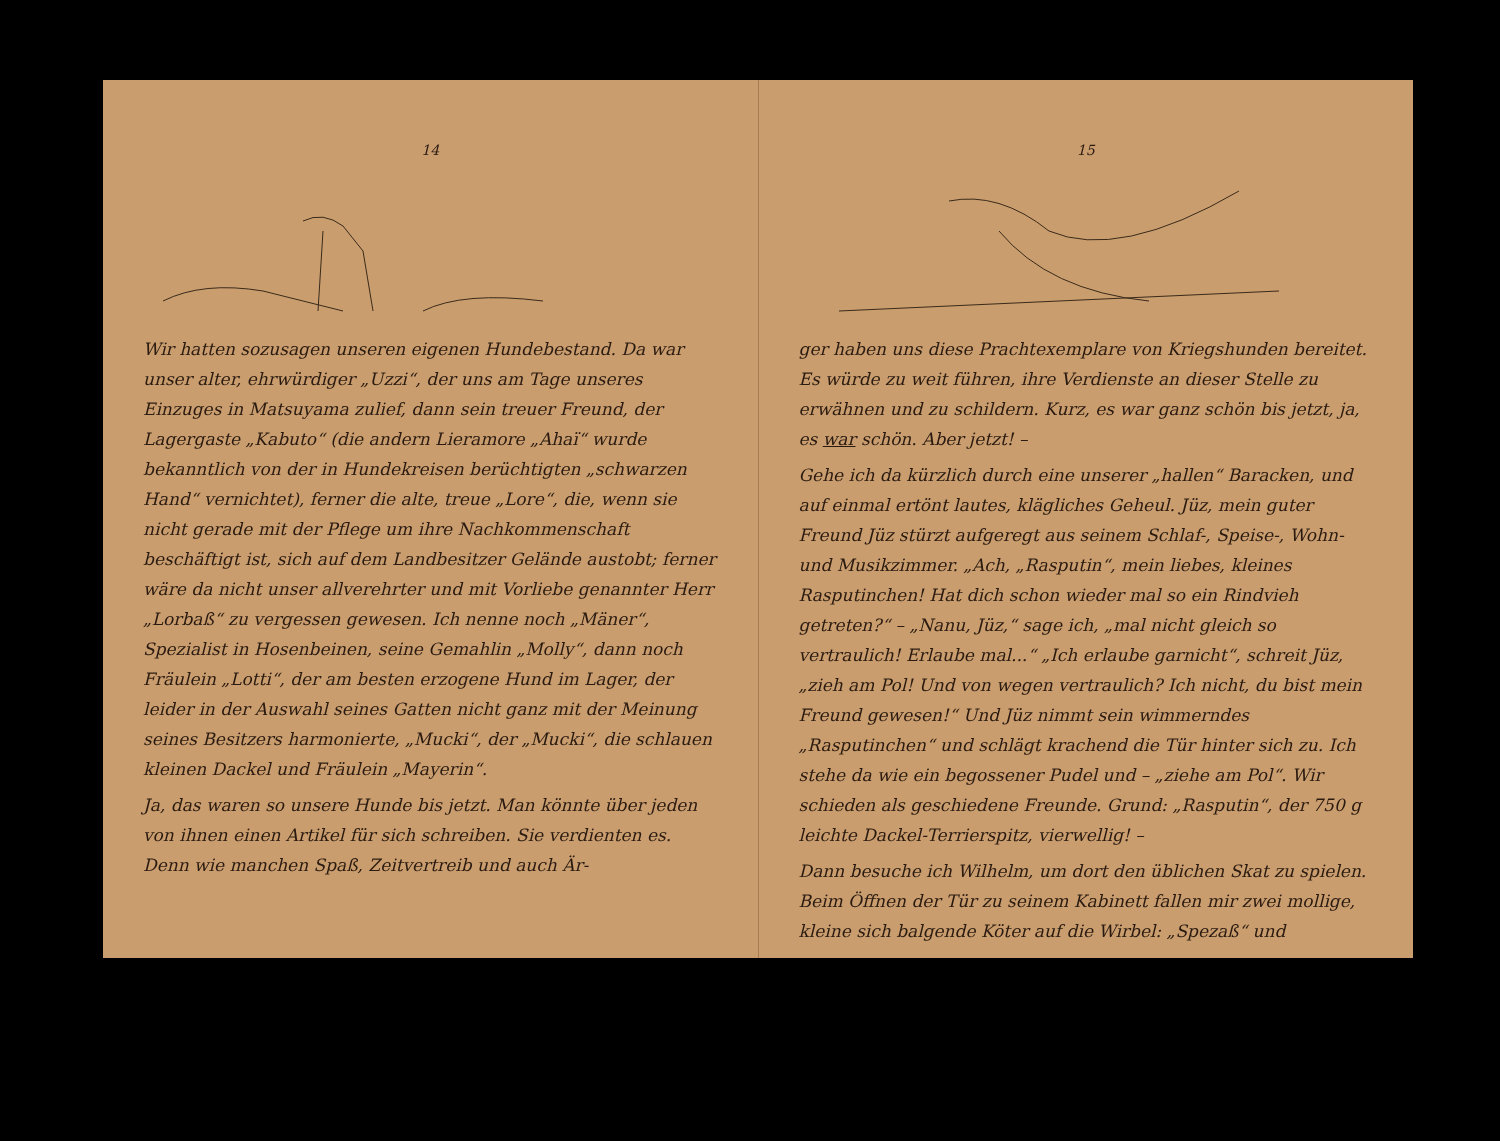14
Wir hatten sozusagen unseren eigenen Hundebestand. Da war unser alter, ehrwürdiger „Uzzi“, der uns am Tage unseres Einzuges in Matsuyama zulief, dann sein treuer Freund, der Lagergaste „Kabuto“ (die andern Lieramore „Ahaï“ wurde bekanntlich von der in Hundekreisen berüchtigten „schwarzen Hand“ vernichtet), ferner die alte, treue „Lore“, die, wenn sie nicht gerade mit der Pflege um ihre Nachkommenschaft beschäftigt ist, sich auf dem Landbesitzer Gelände austobt; ferner wäre da nicht unser allverehrter und mit Vorliebe genannter Herr „Lorbaß“ zu vergessen gewesen. Ich nenne noch „Mäner“, Spezialist in Hosenbeinen, seine Gemahlin „Molly“, dann noch Fräulein „Lotti“, der am besten erzogene Hund im Lager, der leider in der Auswahl seines Gatten nicht ganz mit der Meinung seines Besitzers harmonierte, „Mucki“, der „Mucki“, die schlauen kleinen Dackel und Fräulein „Mayerin“.
Ja, das waren so unsere Hunde bis jetzt. Man könnte über jeden von ihnen einen Artikel für sich schreiben. Sie verdienten es. Denn wie manchen Spaß, Zeitvertreib und auch Är-
15
ger haben uns diese Prachtexemplare von Kriegshunden bereitet. Es würde zu weit führen, ihre Verdienste an dieser Stelle zu erwähnen und zu schildern. Kurz, es war ganz schön bis jetzt, ja, es war schön. Aber jetzt! –
Gehe ich da kürzlich durch eine unserer „hallen“ Baracken, und auf einmal ertönt lautes, klägliches Geheul. Jüz, mein guter Freund Jüz stürzt aufgeregt aus seinem Schlaf-, Speise-, Wohn- und Musikzimmer. „Ach, „Rasputin“, mein liebes, kleines Rasputinchen! Hat dich schon wieder mal so ein Rindvieh getreten?“ – „Nanu, Jüz,“ sage ich, „mal nicht gleich so vertraulich! Erlaube mal...“ „Ich erlaube garnicht“, schreit Jüz, „zieh am Pol! Und von wegen vertraulich? Ich nicht, du bist mein Freund gewesen!“ Und Jüz nimmt sein wimmerndes „Rasputinchen“ und schlägt krachend die Tür hinter sich zu. Ich stehe da wie ein begossener Pudel und – „ziehe am Pol“. Wir schieden als geschiedene Freunde. Grund: „Rasputin“, der 750 g leichte Dackel-Terrierspitz, vierwellig! –
Dann besuche ich Wilhelm, um dort den üblichen Skat zu spielen. Beim Öffnen der Tür zu seinem Kabinett fallen mir zwei mollige, kleine sich balgende Köter auf die Wirbel: „Spezaß“ und